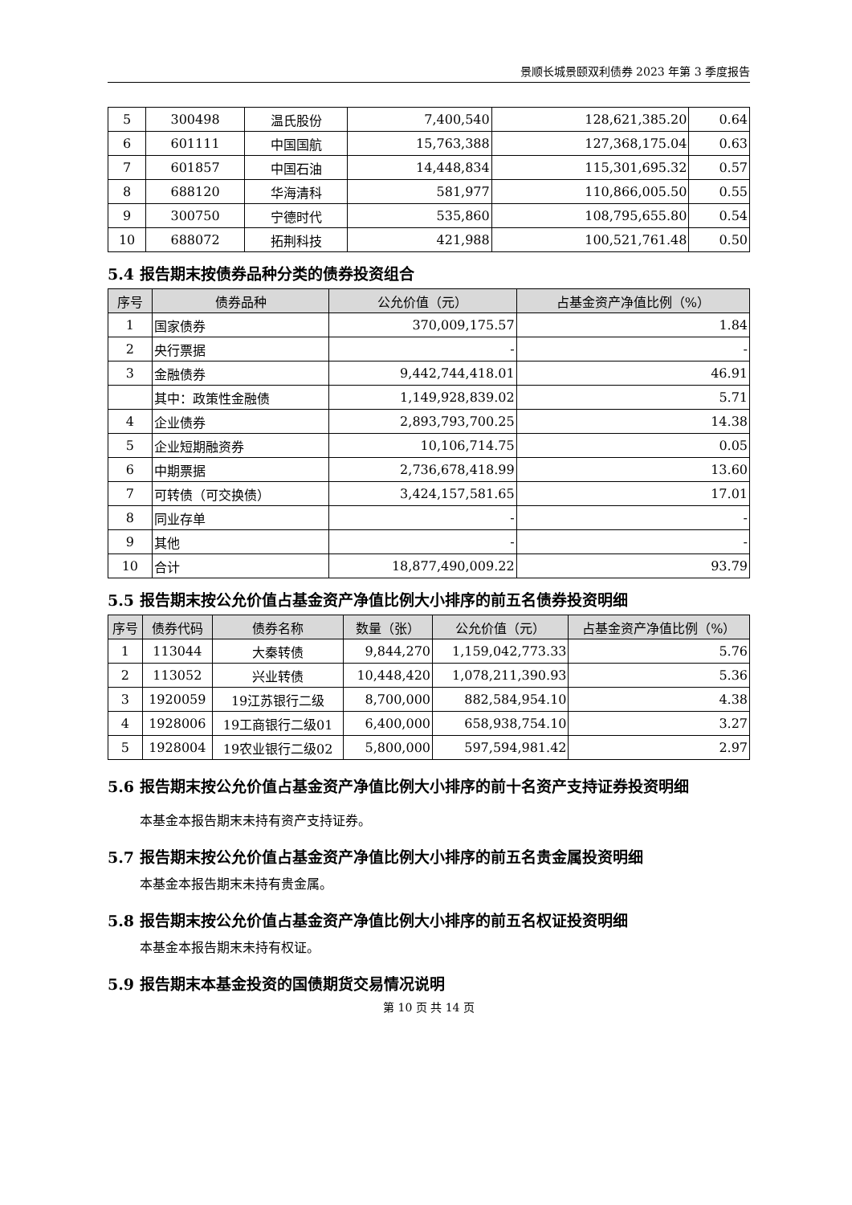景顺长城景颐双利债券 2023 年第 3 季度报告
| 5 | 300498 | 温氏股份 | 7,400,540 | 128,621,385.20 | 0.64 |
| 6 | 601111 | 中国国航 | 15,763,388 | 127,368,175.04 | 0.63 |
| 7 | 601857 | 中国石油 | 14,448,834 | 115,301,695.32 | 0.57 |
| 8 | 688120 | 华海清科 | 581,977 | 110,866,005.50 | 0.55 |
| 9 | 300750 | 宁德时代 | 535,860 | 108,795,655.80 | 0.54 |
| 10 | 688072 | 拓荆科技 | 421,988 | 100,521,761.48 | 0.50 |
5.4 报告期末按债券品种分类的债券投资组合
| 序号 | 债券品种 | 公允价值（元） | 占基金资产净值比例（%） |
| --- | --- | --- | --- |
| 1 | 国家债券 | 370,009,175.57 | 1.84 |
| 2 | 央行票据 | - | - |
| 3 | 金融债券 | 9,442,744,418.01 | 46.91 |
| | 其中：政策性金融债 | 1,149,928,839.02 | 5.71 |
| 4 | 企业债券 | 2,893,793,700.25 | 14.38 |
| 5 | 企业短期融资券 | 10,106,714.75 | 0.05 |
| 6 | 中期票据 | 2,736,678,418.99 | 13.60 |
| 7 | 可转债（可交换债） | 3,424,157,581.65 | 17.01 |
| 8 | 同业存单 | - | - |
| 9 | 其他 | - | - |
| 10 | 合计 | 18,877,490,009.22 | 93.79 |
5.5 报告期末按公允价值占基金资产净值比例大小排序的前五名债券投资明细
| 序号 | 债券代码 | 债券名称 | 数量（张） | 公允价值（元） | 占基金资产净值比例（%） |
| --- | --- | --- | --- | --- | --- |
| 1 | 113044 | 大秦转债 | 9,844,270 | 1,159,042,773.33 | 5.76 |
| 2 | 113052 | 兴业转债 | 10,448,420 | 1,078,211,390.93 | 5.36 |
| 3 | 1920059 | 19江苏银行二级 | 8,700,000 | 882,584,954.10 | 4.38 |
| 4 | 1928006 | 19工商银行二级01 | 6,400,000 | 658,938,754.10 | 3.27 |
| 5 | 1928004 | 19农业银行二级02 | 5,800,000 | 597,594,981.42 | 2.97 |
5.6 报告期末按公允价值占基金资产净值比例大小排序的前十名资产支持证券投资明细
本基金本报告期末未持有资产支持证券。
5.7 报告期末按公允价值占基金资产净值比例大小排序的前五名贵金属投资明细
本基金本报告期末未持有贵金属。
5.8 报告期末按公允价值占基金资产净值比例大小排序的前五名权证投资明细
本基金本报告期末未持有权证。
5.9 报告期末本基金投资的国债期货交易情况说明
第 10 页 共 14 页